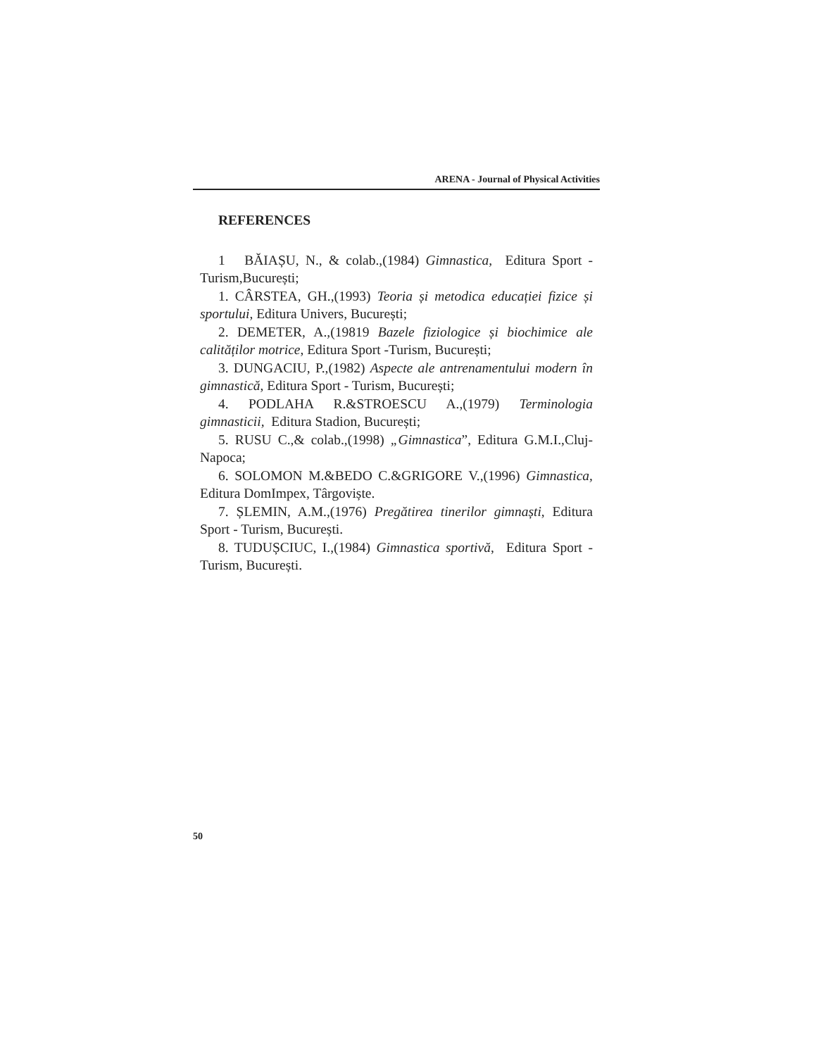ARENA - Journal of Physical Activities
REFERENCES
1 BĂIAȘU, N., & colab.,(1984) Gimnastica, Editura Sport - Turism,București;
1. CÂRSTEA, GH.,(1993) Teoria și metodica educației fizice și sportului, Editura Univers, București;
2. DEMETER, A.,(19819 Bazele fiziologice și biochimice ale calităților motrice, Editura Sport -Turism, București;
3. DUNGACIU, P.,(1982) Aspecte ale antrenamentului modern în gimnastică, Editura Sport - Turism, București;
4. PODLAHA R.&STROESCU A.,(1979) Terminologia gimnasticii, Editura Stadion, București;
5. RUSU C.,& colab.,(1998) „Gimnastica”, Editura G.M.I.,Cluj-Napoca;
6. SOLOMON M.&BEDO C.&GRIGORE V.,(1996) Gimnastica, Editura DomImpex, Târgoviște.
7. ȘLEMIN, A.M.,(1976) Pregătirea tinerilor gimnaști, Editura Sport - Turism, București.
8. TUDUȘCIUC, I.,(1984) Gimnastica sportivă, Editura Sport - Turism, București.
50